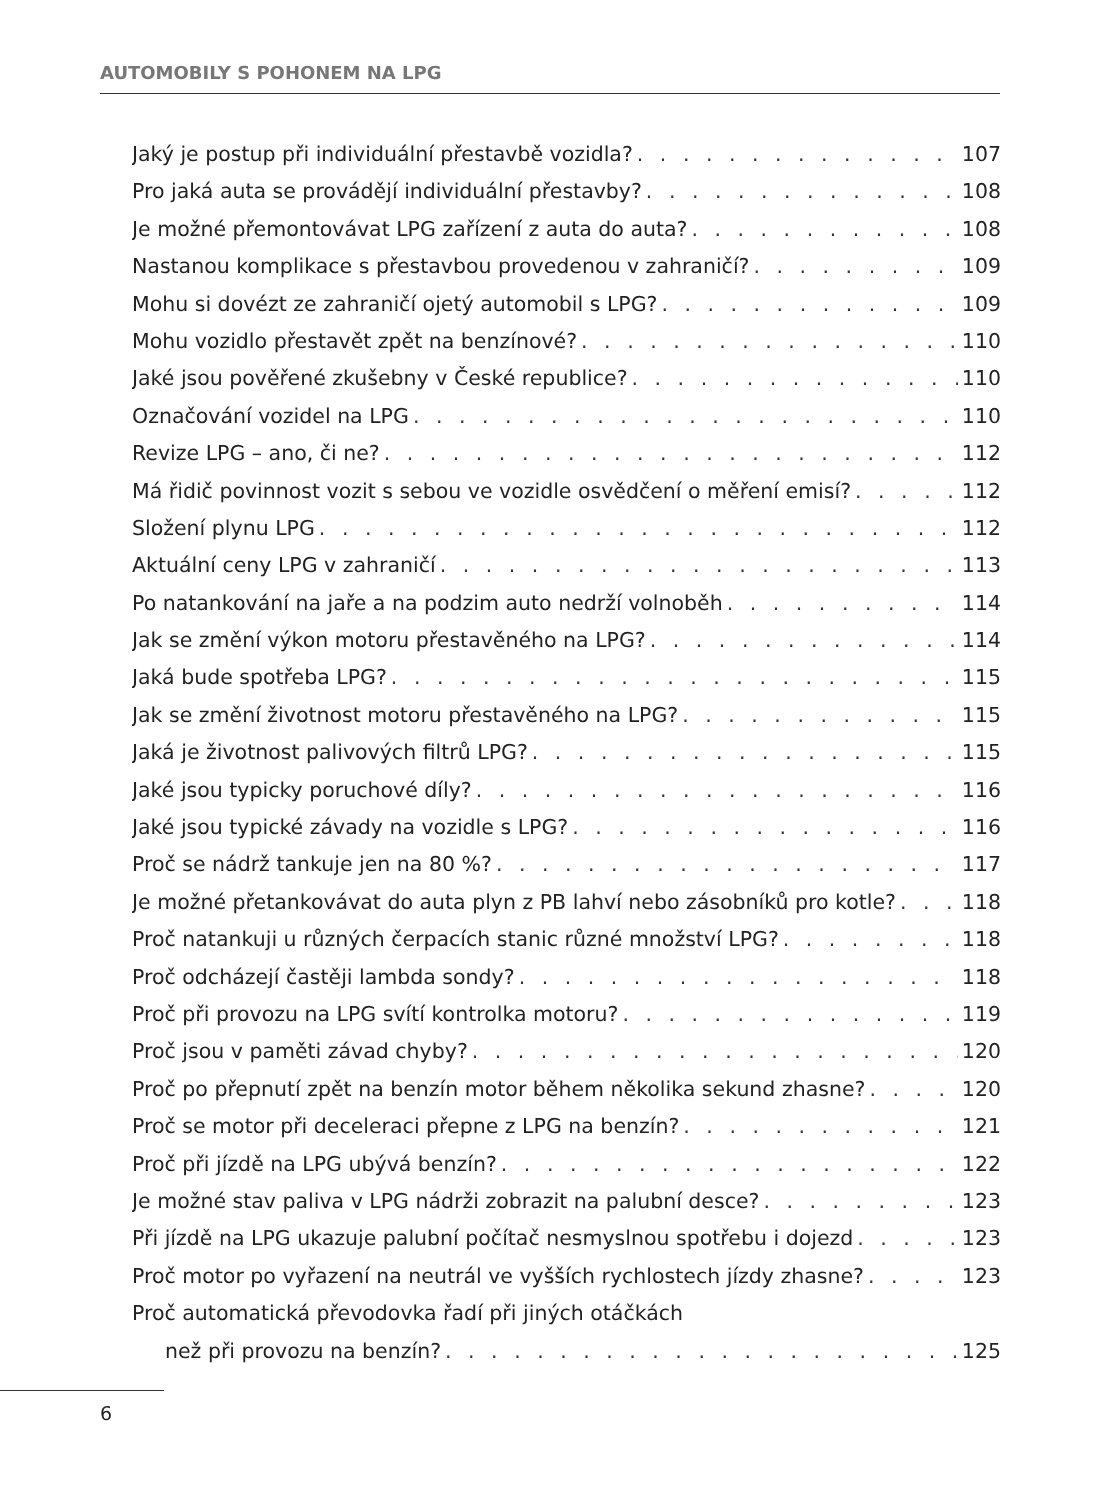AUTOMOBILY S POHONEM NA LPG
Jaký je postup při individuální přestavbě vozidla? 107
Pro jaká auta se provádějí individuální přestavby? 108
Je možné přemontovávat LPG zařízení z auta do auta? 108
Nastanou komplikace s přestavbou provedenou v zahraničí? 109
Mohu si dovézt ze zahraničí ojetý automobil s LPG? 109
Mohu vozidlo přestavět zpět na benzínové? 110
Jaké jsou pověřené zkušebny v České republice? 110
Označování vozidel na LPG 110
Revize LPG – ano, či ne? 112
Má řidič povinnost vozit s sebou ve vozidle osvědčení o měření emisí? 112
Složení plynu LPG 112
Aktuální ceny LPG v zahraničí 113
Po natankování na jaře a na podzim auto nedrží volnoběh 114
Jak se změní výkon motoru přestavěného na LPG? 114
Jaká bude spotřeba LPG? 115
Jak se změní životnost motoru přestavěného na LPG? 115
Jaká je životnost palivových filtrů LPG? 115
Jaké jsou typicky poruchové díly? 116
Jaké jsou typické závady na vozidle s LPG? 116
Proč se nádrž tankuje jen na 80 %? 117
Je možné přetankovávat do auta plyn z PB lahví nebo zásobníků pro kotle? 118
Proč natankuji u různých čerpacích stanic různé množství LPG? 118
Proč odcházejí častěji lambda sondy? 118
Proč při provozu na LPG svítí kontrolka motoru? 119
Proč jsou v paměti závad chyby? 120
Proč po přepnutí zpět na benzín motor během několika sekund zhasne? 120
Proč se motor při deceleraci přepne z LPG na benzín? 121
Proč při jízdě na LPG ubývá benzín? 122
Je možné stav paliva v LPG nádrži zobrazit na palubní desce? 123
Při jízdě na LPG ukazuje palubní počítač nesmyslnou spotřebu i dojezd 123
Proč motor po vyřazení na neutrál ve vyšších rychlostech jízdy zhasne? 123
Proč automatická převodovka řadí při jiných otáčkách
než při provozu na benzín? 125
6